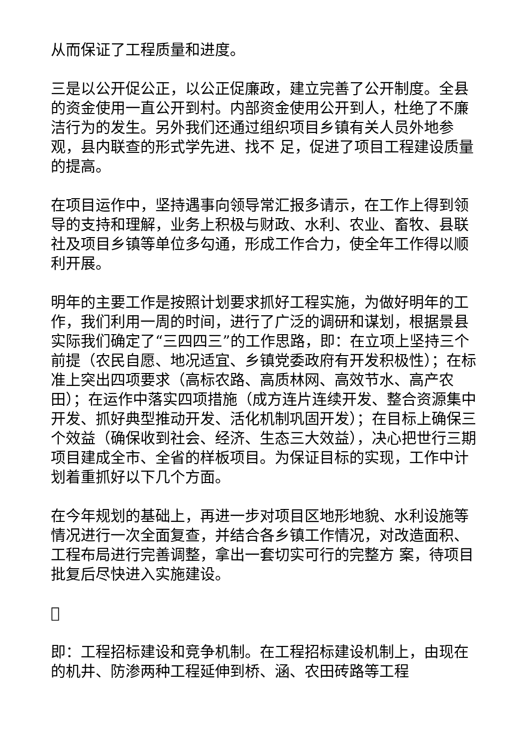从而保证了工程质量和进度。
三是以公开促公正，以公正促廉政，建立完善了公开制度。全县的资金使用一直公开到村。内部资金使用公开到人，杜绝了不廉洁行为的发生。另外我们还通过组织项目乡镇有关人员外地参观，县内联查的形式学先进、找不 足，促进了项目工程建设质量的提高。
在项目运作中，坚持遇事向领导常汇报多请示，在工作上得到领导的支持和理解，业务上积极与财政、水利、农业、畜牧、县联社及项目乡镇等单位多勾通，形成工作合力，使全年工作得以顺利开展。
明年的主要工作是按照计划要求抓好工程实施，为做好明年的工作，我们利用一周的时间，进行了广泛的调研和谋划，根据景县实际我们确定了“三四四三”的工作思路，即：在立项上坚持三个前提（农民自愿、地况适宜、乡镇党委政府有开发积极性）；在标准上突出四项要求（高标农路、高质林网、高效节水、高产农田）；在运作中落实四项措施（成方连片连续开发、整合资源集中开发、抓好典型推动开发、活化机制巩固开发）；在目标上确保三个效益（确保收到社会、经济、生态三大效益），决心把世行三期项目建成全市、全省的样板项目。为保证目标的实现，工作中计划着重抓好以下几个方面。
在今年规划的基础上，再进一步对项目区地形地貌、水利设施等情况进行一次全面复查，并结合各乡镇工作情况，对改造面积、工程布局进行完善调整，拿出一套切实可行的完整方 案，待项目批复后尽快进入实施建设。

即：工程招标建设和竞争机制。在工程招标建设机制上，由现在的机井、防渗两种工程延伸到桥、涵、农田砖路等工程